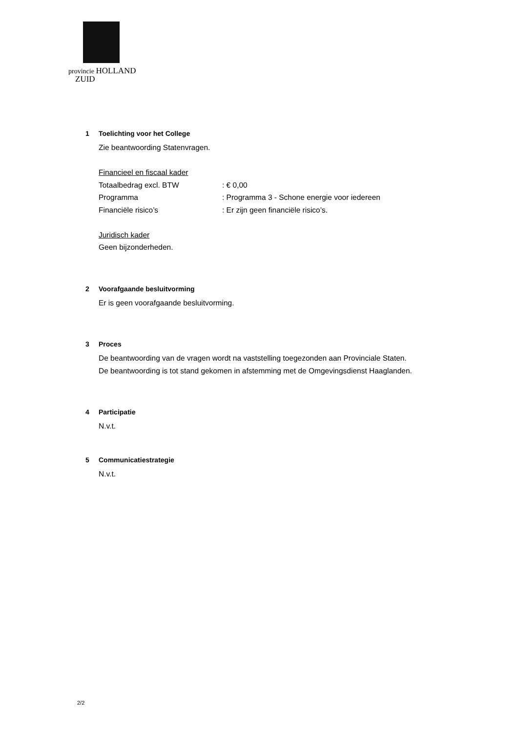provincie HOLLAND
ZUID
1 Toelichting voor het College
Zie beantwoording Statenvragen.
Financieel en fiscaal kader
Totaalbedrag excl. BTW : € 0,00
Programma : Programma 3 - Schone energie voor iedereen
Financiële risico’s : Er zijn geen financiële risico’s.
Juridisch kader
Geen bijzonderheden.
2 Voorafgaande besluitvorming
Er is geen voorafgaande besluitvorming.
3 Proces
De beantwoording van de vragen wordt na vaststelling toegezonden aan Provinciale Staten.
De beantwoording is tot stand gekomen in afstemming met de Omgevingsdienst Haaglanden.
4 Participatie
N.v.t.
5 Communicatiestrategie
N.v.t.
2/2